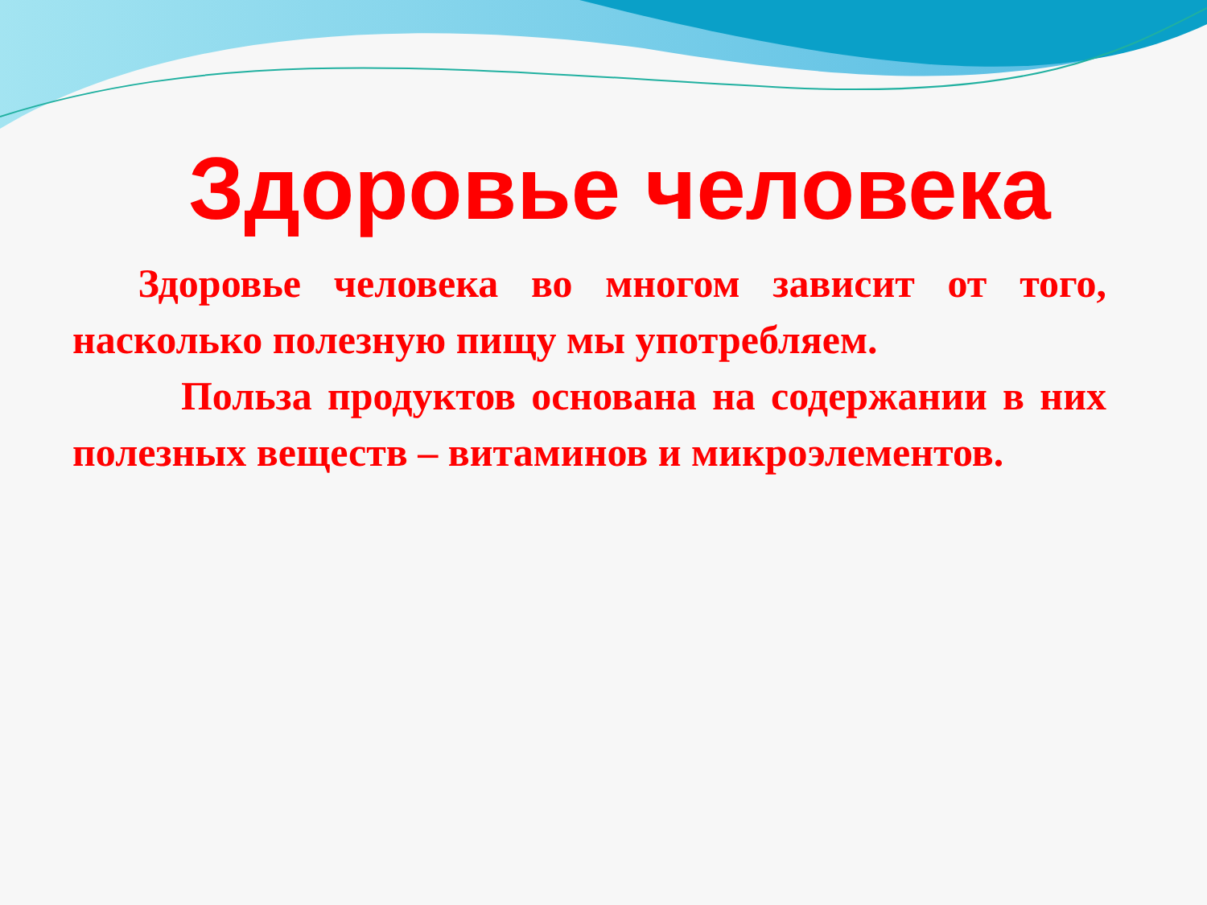Здоровье человека
Здоровье человека во многом зависит от того, насколько полезную пищу мы употребляем.
Польза продуктов основана на содержании в них полезных веществ – витаминов и микроэлементов.